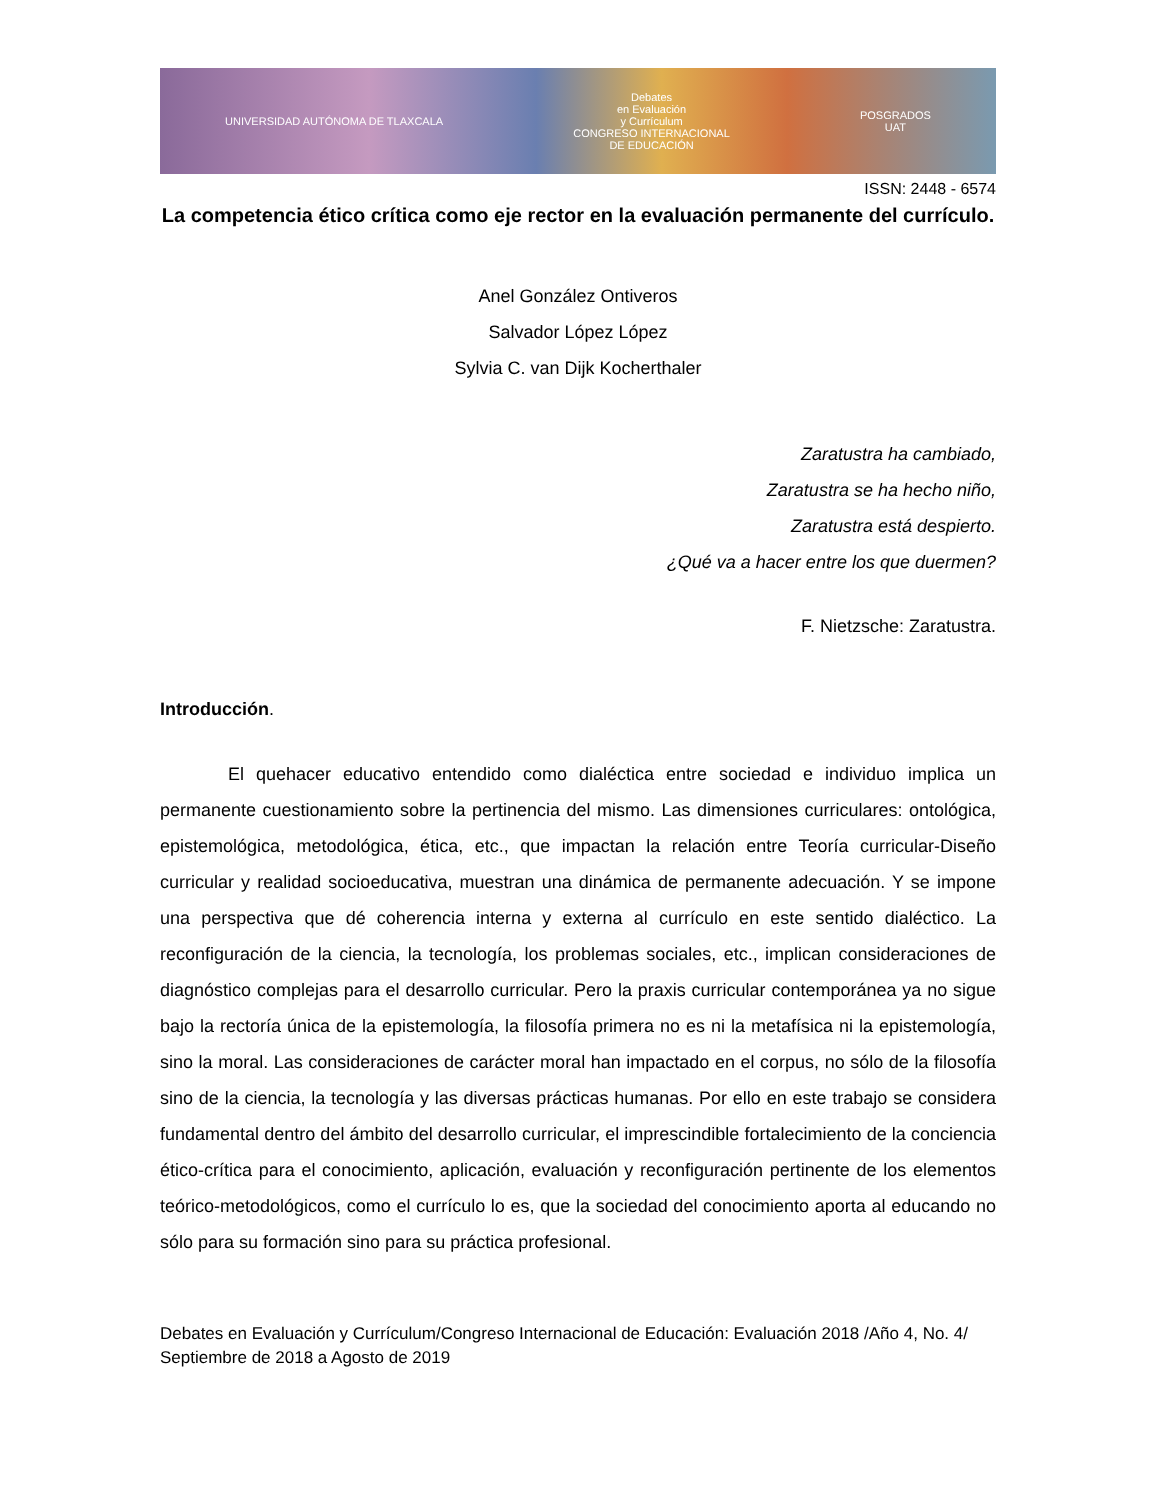UNIVERSIDAD AUTÓNOMA DE TLAXCALA
Debates
en Evaluación
y Currículum
CONGRESO INTERNACIONAL
DE EDUCACIÓN
POSGRADOS
UAT
ISSN: 2448 - 6574
La competencia ético crítica como eje rector en la evaluación permanente del currículo.
Anel González Ontiveros
Salvador López López
Sylvia C. van Dijk Kocherthaler
Zaratustra ha cambiado,
Zaratustra se ha hecho niño,
Zaratustra está despierto.
¿Qué va a hacer entre los que duermen?
F. Nietzsche: Zaratustra.
Introducción.
El quehacer educativo entendido como dialéctica entre sociedad e individuo implica un permanente cuestionamiento sobre la pertinencia del mismo. Las dimensiones curriculares: ontológica, epistemológica, metodológica, ética, etc., que impactan la relación entre Teoría curricular-Diseño curricular y realidad socioeducativa, muestran una dinámica de permanente adecuación. Y se impone una perspectiva que dé coherencia interna y externa al currículo en este sentido dialéctico. La reconfiguración de la ciencia, la tecnología, los problemas sociales, etc., implican consideraciones de diagnóstico complejas para el desarrollo curricular. Pero la praxis curricular contemporánea ya no sigue bajo la rectoría única de la epistemología, la filosofía primera no es ni la metafísica ni la epistemología, sino la moral. Las consideraciones de carácter moral han impactado en el corpus, no sólo de la filosofía sino de la ciencia, la tecnología y las diversas prácticas humanas. Por ello en este trabajo se considera fundamental dentro del ámbito del desarrollo curricular, el imprescindible fortalecimiento de la conciencia ético-crítica para el conocimiento, aplicación, evaluación y reconfiguración pertinente de los elementos teórico-metodológicos, como el currículo lo es, que la sociedad del conocimiento aporta al educando no sólo para su formación sino para su práctica profesional.
Debates en Evaluación y Currículum/Congreso Internacional de Educación: Evaluación 2018 /Año 4, No. 4/ Septiembre de 2018 a Agosto de 2019